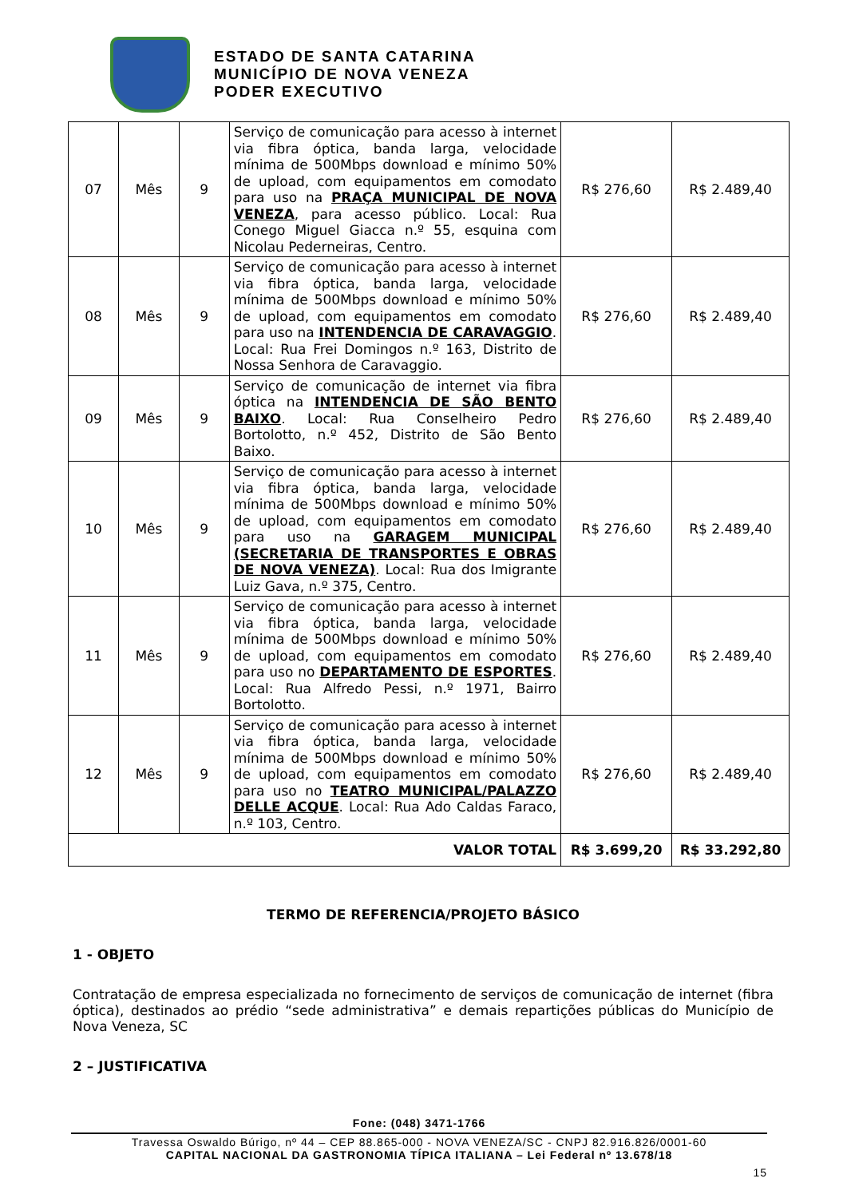ESTADO DE SANTA CATARINA
MUNICÍPIO DE NOVA VENEZA
PODER EXECUTIVO
| 07 | Mês | 9 | Serviço de comunicação para acesso à internet via fibra óptica, banda larga, velocidade mínima de 500Mbps download e mínimo 50% de upload, com equipamentos em comodato para uso na PRAÇA MUNICIPAL DE NOVA VENEZA , para acesso público. Local: Rua Conego Miguel Giacca n.º 55, esquina com Nicolau Pederneiras, Centro. | R$ 276,60 | R$ 2.489,40 |
| 08 | Mês | 9 | Serviço de comunicação para acesso à internet via fibra óptica, banda larga, velocidade mínima de 500Mbps download e mínimo 50% de upload, com equipamentos em comodato para uso na INTENDENCIA DE CARAVAGGIO . Local: Rua Frei Domingos n.º 163, Distrito de Nossa Senhora de Caravaggio. | R$ 276,60 | R$ 2.489,40 |
| 09 | Mês | 9 | Serviço de comunicação de internet via fibra óptica na INTENDENCIA DE SÃO BENTO BAIXO . Local: Rua Conselheiro Pedro Bortolotto, n.º 452, Distrito de São Bento Baixo. | R$ 276,60 | R$ 2.489,40 |
| 10 | Mês | 9 | Serviço de comunicação para acesso à internet via fibra óptica, banda larga, velocidade mínima de 500Mbps download e mínimo 50% de upload, com equipamentos em comodato para uso na GARAGEM MUNICIPAL (SECRETARIA DE TRANSPORTES E OBRAS DE NOVA VENEZA) . Local: Rua dos Imigrante Luiz Gava, n.º 375, Centro. | R$ 276,60 | R$ 2.489,40 |
| 11 | Mês | 9 | Serviço de comunicação para acesso à internet via fibra óptica, banda larga, velocidade mínima de 500Mbps download e mínimo 50% de upload, com equipamentos em comodato para uso no DEPARTAMENTO DE ESPORTES . Local: Rua Alfredo Pessi, n.º 1971, Bairro Bortolotto. | R$ 276,60 | R$ 2.489,40 |
| 12 | Mês | 9 | Serviço de comunicação para acesso à internet via fibra óptica, banda larga, velocidade mínima de 500Mbps download e mínimo 50% de upload, com equipamentos em comodato para uso no TEATRO MUNICIPAL/PALAZZO DELLE ACQUE . Local: Rua Ado Caldas Faraco, n.º 103, Centro. | R$ 276,60 | R$ 2.489,40 |
| VALOR TOTAL | | | | R$ 3.699,20 | R$ 33.292,80 |
TERMO DE REFERENCIA/PROJETO BÁSICO
1 - OBJETO
Contratação de empresa especializada no fornecimento de serviços de comunicação de internet (fibra óptica), destinados ao prédio “sede administrativa” e demais repartições públicas do Município de Nova Veneza, SC
2 – JUSTIFICATIVA
Fone: (048) 3471-1766
Travessa Oswaldo Búrigo, nº 44 – CEP 88.865-000 - NOVA VENEZA/SC - CNPJ 82.916.826/0001-60
CAPITAL NACIONAL DA GASTRONOMIA TÍPICA ITALIANA – Lei Federal nº 13.678/18
15